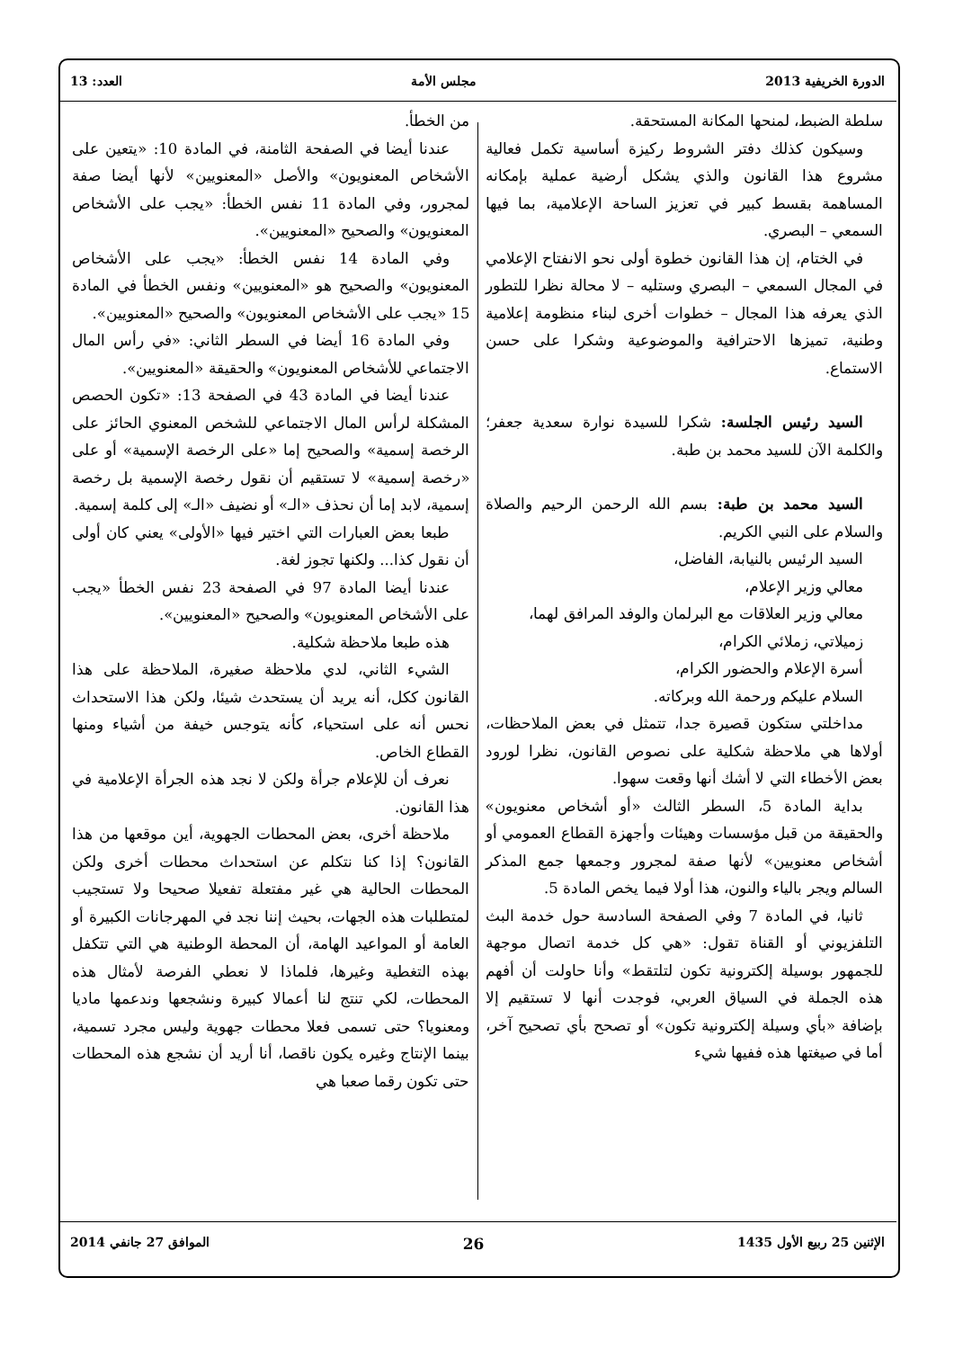الدورة الخريفية 2013 مجلس الأمة العدد: 13
سلطة الضبط، لمنحها المكانة المستحقة.
وسيكون كذلك دفتر الشروط ركيزة أساسية تكمل فعالية مشروع هذا القانون والذي يشكل أرضية عملية بإمكانه المساهمة بقسط كبير في تعزيز الساحة الإعلامية، بما فيها السمعي – البصري.
في الختام، إن هذا القانون خطوة أولى نحو الانفتاح الإعلامي في المجال السمعي – البصري وستليه – لا محالة نظرا للتطور الذي يعرفه هذا المجال – خطوات أخرى لبناء منظومة إعلامية وطنية، تميزها الاحترافية والموضوعية وشكرا على حسن الاستماع.
السيد رئيس الجلسة: شكرا للسيدة نوارة سعدية جعفر؛ والكلمة الآن للسيد محمد بن طبة.
السيد محمد بن طبة: بسم الله الرحمن الرحيم والصلاة والسلام على النبي الكريم.
السيد الرئيس بالنيابة، الفاضل،
معالي وزير الإعلام،
معالي وزير العلاقات مع البرلمان والوفد المرافق لهما،
زميلاتي، زملائي الكرام،
أسرة الإعلام والحضور الكرام،
السلام عليكم ورحمة الله وبركاته.
مداخلتي ستكون قصيرة جدا، تتمثل في بعض الملاحظات، أولاها هي ملاحظة شكلية على نصوص القانون، نظرا لورود بعض الأخطاء التي لا أشك أنها وقعت سهوا.
بداية المادة 5، السطر الثالث «أو أشخاص معنويون» والحقيقة من قبل مؤسسات وهيئات وأجهزة القطاع العمومي أو أشخاص معنويين» لأنها صفة لمجرور وجمعها جمع المذكر السالم ويجر بالياء والنون، هذا أولا فيما يخص المادة 5.
ثانيا، في المادة 7 وفي الصفحة السادسة حول خدمة البث التلفزيوني أو القناة تقول: «هي كل خدمة اتصال موجهة للجمهور بوسيلة إلكترونية تكون لتلتقط» وأنا حاولت أن أفهم هذه الجملة في السياق العربي، فوجدت أنها لا تستقيم إلا بإضافة «بأي وسيلة إلكترونية تكون» أو تصحح بأي تصحيح آخر، أما في صيغتها هذه ففيها شيء
من الخطأ.
عندنا أيضا في الصفحة الثامنة، في المادة 10: «يتعين على الأشخاص المعنويون» والأصل «المعنويين» لأنها أيضا صفة لمجرور، وفي المادة 11 نفس الخطأ: «يجب على الأشخاص المعنويون» والصحيح «المعنويين».
وفي المادة 14 نفس الخطأ: «يجب على الأشخاص المعنويون» والصحيح هو «المعنويين» ونفس الخطأ في المادة 15 «يجب على الأشخاص المعنويون» والصحيح «المعنويين».
وفي المادة 16 أيضا في السطر الثاني: «في رأس المال الاجتماعي للأشخاص المعنويون» والحقيقة «المعنويين».
عندنا أيضا في المادة 43 في الصفحة 13: «تكون الحصص المشكلة لرأس المال الاجتماعي للشخص المعنوي الحائز على الرخصة إسمية» والصحيح إما «على الرخصة الإسمية» أو على «رخصة إسمية» لا تستقيم أن نقول رخصة الإسمية بل رخصة إسمية، لابد إما أن نحذف «الـ» أو نضيف «الـ» إلى كلمة إسمية.
طبعا بعض العبارات التي اختير فيها «الأولى» يعني كان أولى أن نقول كذا... ولكنها تجوز لغة.
عندنا أيضا المادة 97 في الصفحة 23 نفس الخطأ «يجب على الأشخاص المعنويون» والصحيح «المعنويين».
هذه طبعا ملاحظة شكلية.
الشيء الثاني، لدي ملاحظة صغيرة، الملاحظة على هذا القانون ككل، أنه يريد أن يستحدث شيئا، ولكن هذا الاستحداث نحس أنه على استحياء، كأنه يتوجس خيفة من أشياء ومنها القطاع الخاص.
نعرف أن للإعلام جرأة ولكن لا نجد هذه الجرأة الإعلامية في هذا القانون.
ملاحظة أخرى، بعض المحطات الجهوية، أين موقعها من هذا القانون؟ إذا كنا نتكلم عن استحداث محطات أخرى ولكن المحطات الحالية هي غير مفتعلة تفعيلا صحيحا ولا تستجيب لمتطلبات هذه الجهات، بحيث إننا نجد في المهرجانات الكبيرة أو العامة أو المواعيد الهامة، أن المحطة الوطنية هي التي تتكفل بهذه التغطية وغيرها، فلماذا لا نعطي الفرصة لأمثال هذه المحطات، لكي تنتج لنا أعمالا كبيرة ونشجعها وندعمها ماديا ومعنويا؟ حتى تسمى فعلا محطات جهوية وليس مجرد تسمية، بينما الإنتاج وغيره يكون ناقصا، أنا أريد أن نشجع هذه المحطات حتى تكون رقما صعبا هي
الإثنين 25 ربيع الأول 1435 26 الموافق 27 جانفي 2014